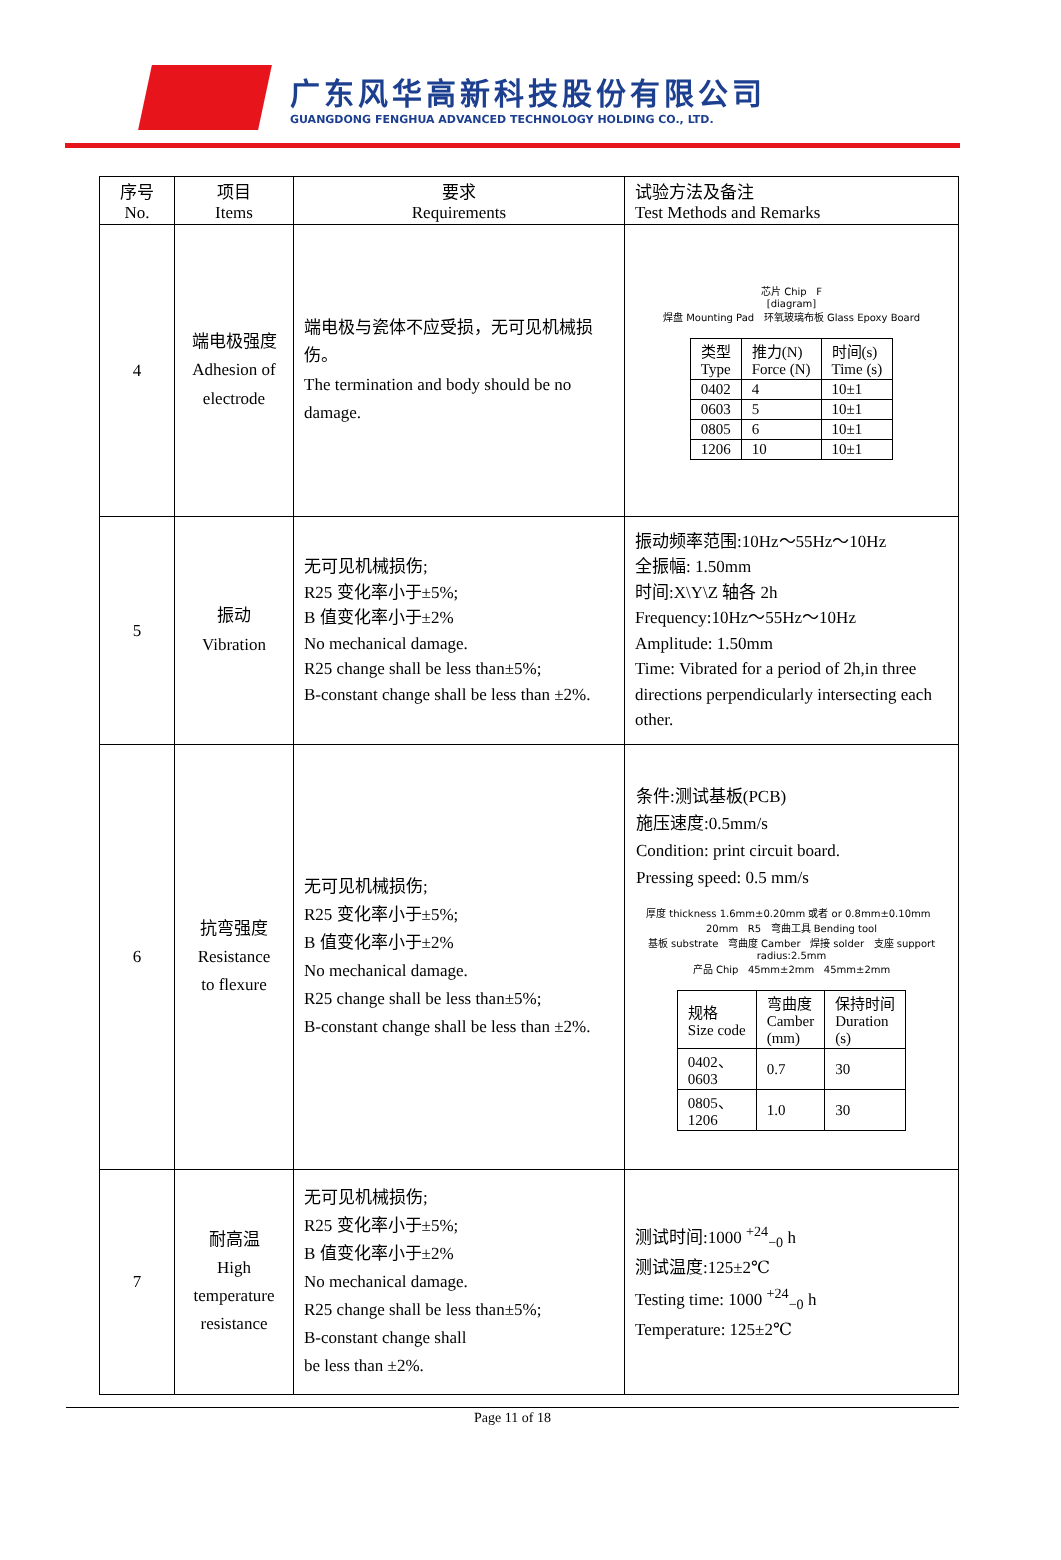广东风华高新科技股份有限公司
GUANGDONG FENGHUA ADVANCED TECHNOLOGY HOLDING CO., LTD.
| 序号 No. | 项目 Items | 要求 Requirements | 试验方法及备注 Test Methods and Remarks |
| --- | --- | --- | --- |
| 4 | 端电极强度 Adhesion of electrode | 端电极与瓷体不应受损，无可见机械损伤。 The termination and body should be no damage. | 芯片 Chip F [diagram] 焊盘 Mounting Pad 环氧玻璃布板 Glass Epoxy Board / 类型 Type / 推力(N) Force (N) / 时间(s) Time (s) / / --- / --- / --- / / 0402 / 4 / 10±1 / / 0603 / 5 / 10±1 / / 0805 / 6 / 10±1 / / 1206 / 10 / 10±1 / |
| 5 | 振动 Vibration | 无可见机械损伤; R25 变化率小于±5%; B 值变化率小于±2% No mechanical damage. R25 change shall be less than±5%; B-constant change shall be less than ±2%. | 振动频率范围:10Hz～55Hz～10Hz 全振幅: 1.50mm 时间:X\Y\Z 轴各 2h Frequency:10Hz～55Hz～10Hz Amplitude: 1.50mm Time: Vibrated for a period of 2h,in three directions perpendicularly intersecting each other. |
| 6 | 抗弯强度 Resistance to flexure | 无可见机械损伤; R25 变化率小于±5%; B 值变化率小于±2% No mechanical damage. R25 change shall be less than±5%; B-constant change shall be less than ±2%. | 条件:测试基板(PCB) 施压速度:0.5mm/s Condition: print circuit board. Pressing speed: 0.5 mm/s 厚度 thickness 1.6mm±0.20mm 或者 or 0.8mm±0.10mm 20mm R5 弯曲工具 Bending tool 基板 substrate 弯曲度 Camber 焊接 solder 支座 support radius:2.5mm 产品 Chip 45mm±2mm 45mm±2mm / 规格 Size code / 弯曲度 Camber (mm) / 保持时间 Duration (s) / / --- / --- / --- / / 0402、 0603 / 0.7 / 30 / / 0805、 1206 / 1.0 / 30 / |
| 7 | 耐高温 High temperature resistance | 无可见机械损伤; R25 变化率小于±5%; B 值变化率小于±2% No mechanical damage. R25 change shall be less than±5%; B-constant change shall be less than ±2%. | 测试时间:1000 <sup>+24</sup><sub>−0</sub> h 测试温度:125±2℃ Testing time: 1000 <sup>+24</sup><sub>−0</sub> h Temperature: 125±2℃ |
Page 11 of 18